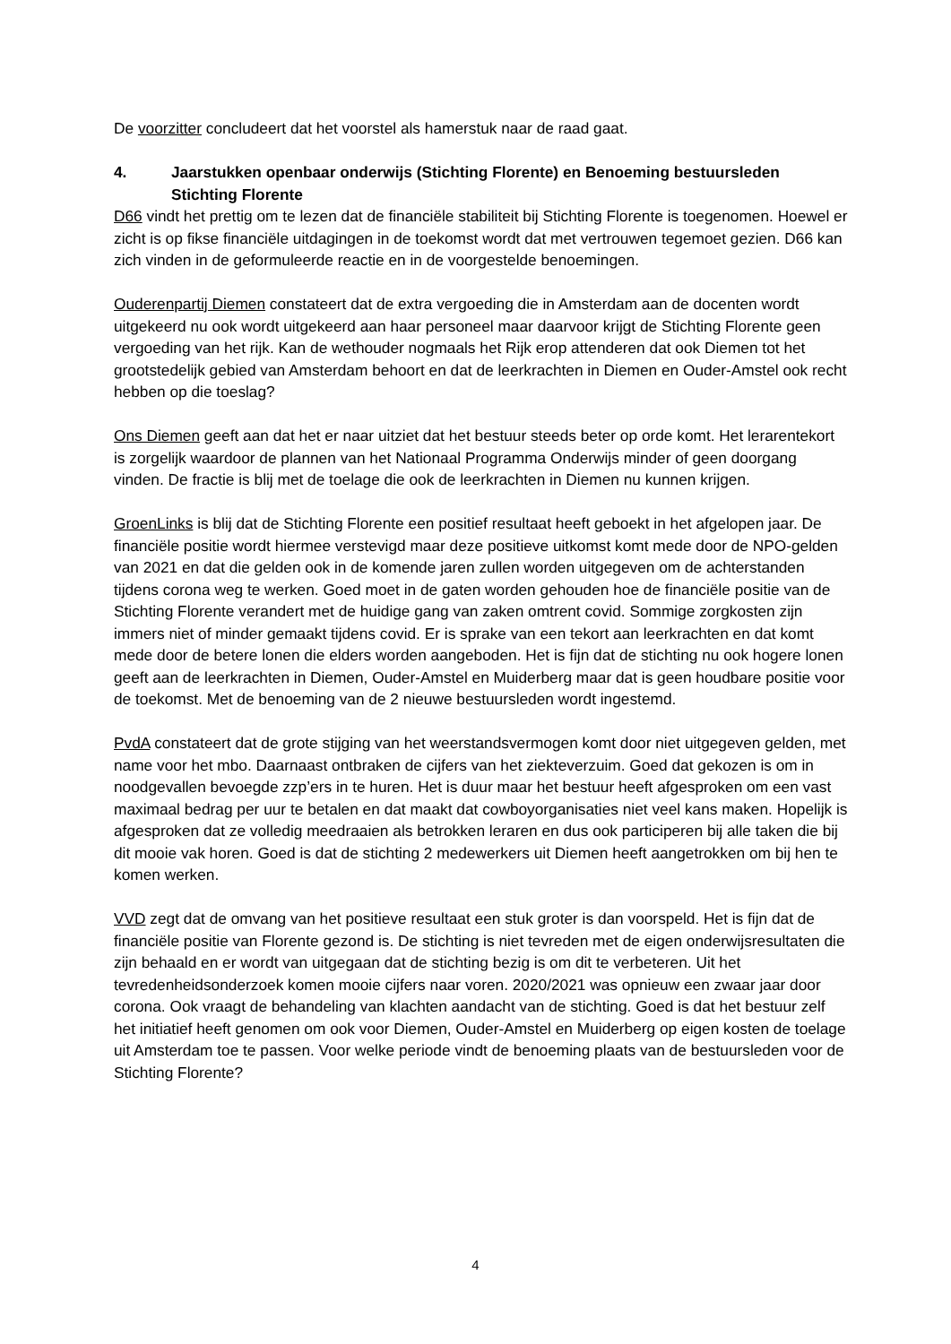De voorzitter concludeert dat het voorstel als hamerstuk naar de raad gaat.
4. Jaarstukken openbaar onderwijs (Stichting Florente) en Benoeming bestuursleden Stichting Florente
D66 vindt het prettig om te lezen dat de financiële stabiliteit bij Stichting Florente is toegenomen. Hoewel er zicht is op fikse financiële uitdagingen in de toekomst wordt dat met vertrouwen tegemoet gezien. D66 kan zich vinden in de geformuleerde reactie en in de voorgestelde benoemingen.
Ouderenpartij Diemen constateert dat de extra vergoeding die in Amsterdam aan de docenten wordt uitgekeerd nu ook wordt uitgekeerd aan haar personeel maar daarvoor krijgt de Stichting Florente geen vergoeding van het rijk. Kan de wethouder nogmaals het Rijk erop attenderen dat ook Diemen tot het grootstedelijk gebied van Amsterdam behoort en dat de leerkrachten in Diemen en Ouder-Amstel ook recht hebben op die toeslag?
Ons Diemen geeft aan dat het er naar uitziet dat het bestuur steeds beter op orde komt. Het lerarentekort is zorgelijk waardoor de plannen van het Nationaal Programma Onderwijs minder of geen doorgang vinden. De fractie is blij met de toelage die ook de leerkrachten in Diemen nu kunnen krijgen.
GroenLinks is blij dat de Stichting Florente een positief resultaat heeft geboekt in het afgelopen jaar. De financiële positie wordt hiermee verstevigd maar deze positieve uitkomst komt mede door de NPO-gelden van 2021 en dat die gelden ook in de komende jaren zullen worden uitgegeven om de achterstanden tijdens corona weg te werken. Goed moet in de gaten worden gehouden hoe de financiële positie van de Stichting Florente verandert met de huidige gang van zaken omtrent covid. Sommige zorgkosten zijn immers niet of minder gemaakt tijdens covid. Er is sprake van een tekort aan leerkrachten en dat komt mede door de betere lonen die elders worden aangeboden. Het is fijn dat de stichting nu ook hogere lonen geeft aan de leerkrachten in Diemen, Ouder-Amstel en Muiderberg maar dat is geen houdbare positie voor de toekomst. Met de benoeming van de 2 nieuwe bestuursleden wordt ingestemd.
PvdA constateert dat de grote stijging van het weerstandsvermogen komt door niet uitgegeven gelden, met name voor het mbo. Daarnaast ontbraken de cijfers van het ziekteverzuim. Goed dat gekozen is om in noodgevallen bevoegde zzp’ers in te huren. Het is duur maar het bestuur heeft afgesproken om een vast maximaal bedrag per uur te betalen en dat maakt dat cowboyorganisaties niet veel kans maken. Hopelijk is afgesproken dat ze volledig meedraaien als betrokken leraren en dus ook participeren bij alle taken die bij dit mooie vak horen. Goed is dat de stichting 2 medewerkers uit Diemen heeft aangetrokken om bij hen te komen werken.
VVD zegt dat de omvang van het positieve resultaat een stuk groter is dan voorspeld. Het is fijn dat de financiële positie van Florente gezond is. De stichting is niet tevreden met de eigen onderwijsresultaten die zijn behaald en er wordt van uitgegaan dat de stichting bezig is om dit te verbeteren. Uit het tevredenheidsonderzoek komen mooie cijfers naar voren. 2020/2021 was opnieuw een zwaar jaar door corona. Ook vraagt de behandeling van klachten aandacht van de stichting. Goed is dat het bestuur zelf het initiatief heeft genomen om ook voor Diemen, Ouder-Amstel en Muiderberg op eigen kosten de toelage uit Amsterdam toe te passen. Voor welke periode vindt de benoeming plaats van de bestuursleden voor de Stichting Florente?
4